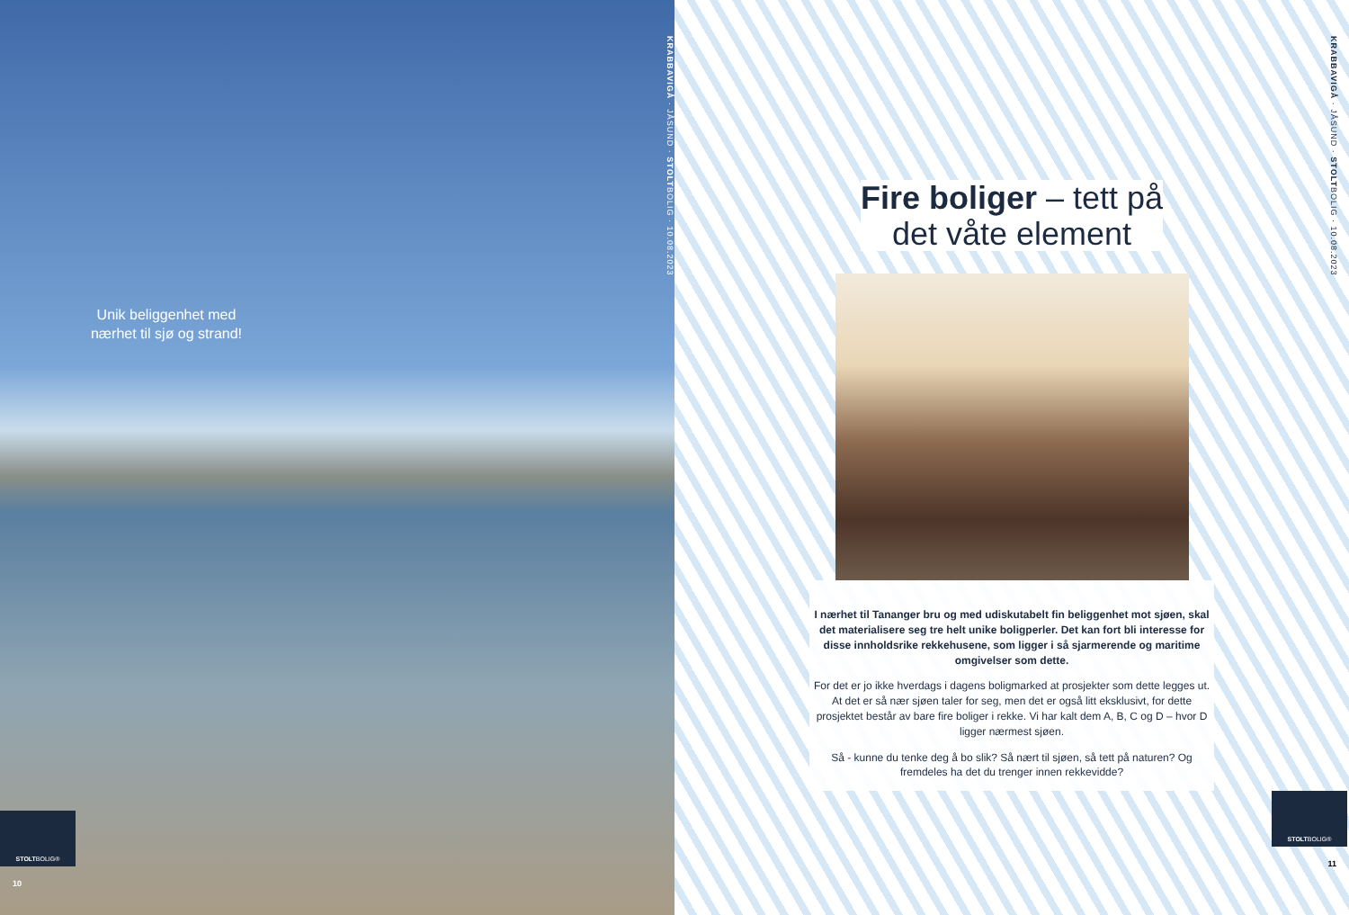KRABBAVIGÅ · JÅSUND · STOLTBOLIG · 10.08.2023
Unik beliggenhet med nærhet til sjø og strand!
STOLT BOLIG®
10
KRABBAVIGÅ · JÅSUND · STOLTBOLIG · 10.08.2023
Fire boliger – tett på
det våte element
I nærhet til Tananger bru og med udiskutabelt fin beliggenhet mot sjøen, skal det materialisere seg tre helt unike boligperler. Det kan fort bli interesse for disse innholdsrike rekkehusene, som ligger i så sjarmerende og maritime omgivelser som dette.
For det er jo ikke hverdags i dagens boligmarked at prosjekter som dette legges ut. At det er så nær sjøen taler for seg, men det er også litt eksklusivt, for dette prosjektet består av bare fire boliger i rekke. Vi har kalt dem A, B, C og D – hvor D ligger nærmest sjøen.
Så - kunne du tenke deg å bo slik? Så nært til sjøen, så tett på naturen? Og fremdeles ha det du trenger innen rekkevidde?
STOLT BOLIG®
11